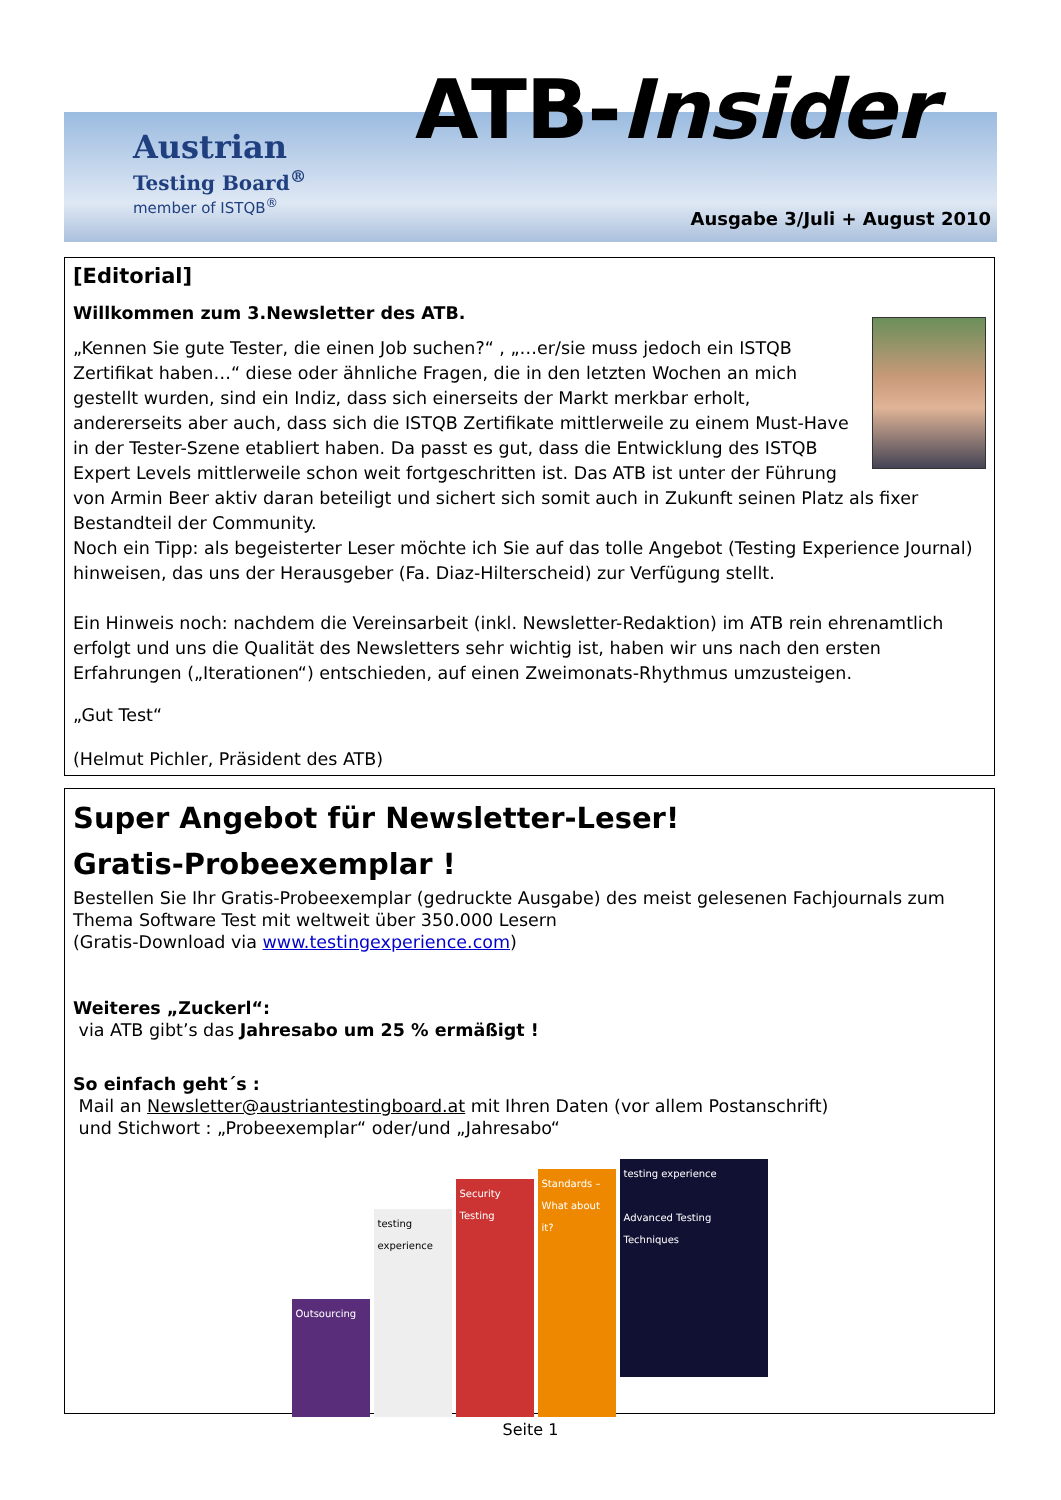Austrian
Testing Board<sup>®</sup>
member of ISTQB<sup>®</sup>
ATB-Insider
Ausgabe 3/Juli + August 2010
[Editorial]
Willkommen zum 3.Newsletter des ATB.
„Kennen Sie gute Tester, die einen Job suchen?“ , „…er/sie muss jedoch ein ISTQB Zertifikat haben…“ diese oder ähnliche Fragen, die in den letzten Wochen an mich gestellt wurden, sind ein Indiz, dass sich einerseits der Markt merkbar erholt, andererseits aber auch, dass sich die ISTQB Zertifikate mittlerweile zu einem Must-Have in der Tester-Szene etabliert haben. Da passt es gut, dass die Entwicklung des ISTQB Expert Levels mittlerweile schon weit fortgeschritten ist. Das ATB ist unter der Führung von Armin Beer aktiv daran beteiligt und sichert sich somit auch in Zukunft seinen Platz als fixer Bestandteil der Community.
Noch ein Tipp: als begeisterter Leser möchte ich Sie auf das tolle Angebot (Testing Experience Journal) hinweisen, das uns der Herausgeber (Fa. Diaz-Hilterscheid) zur Verfügung stellt.
Ein Hinweis noch: nachdem die Vereinsarbeit (inkl. Newsletter-Redaktion) im ATB rein ehrenamtlich erfolgt und uns die Qualität des Newsletters sehr wichtig ist, haben wir uns nach den ersten Erfahrungen („Iterationen“) entschieden, auf einen Zweimonats-Rhythmus umzusteigen.
„Gut Test“
(Helmut Pichler, Präsident des ATB)
Super Angebot für Newsletter-Leser!
Gratis-Probeexemplar !
Bestellen Sie Ihr Gratis-Probeexemplar (gedruckte Ausgabe) des meist gelesenen Fachjournals zum Thema Software Test mit weltweit über 350.000 Lesern
(Gratis-Download via www.testingexperience.com)
Weiteres „Zuckerl“:
via ATB gibt’s das Jahresabo um 25 % ermäßigt !
So einfach geht´s :
Mail an Newsletter@austriantestingboard.at mit Ihren Daten (vor allem Postanschrift)
und Stichwort : „Probeexemplar“ oder/und „Jahresabo“
Outsourcing
testing experience
Security Testing
Standards – What about it?
testing experience
Advanced Testing Techniques
Seite 1